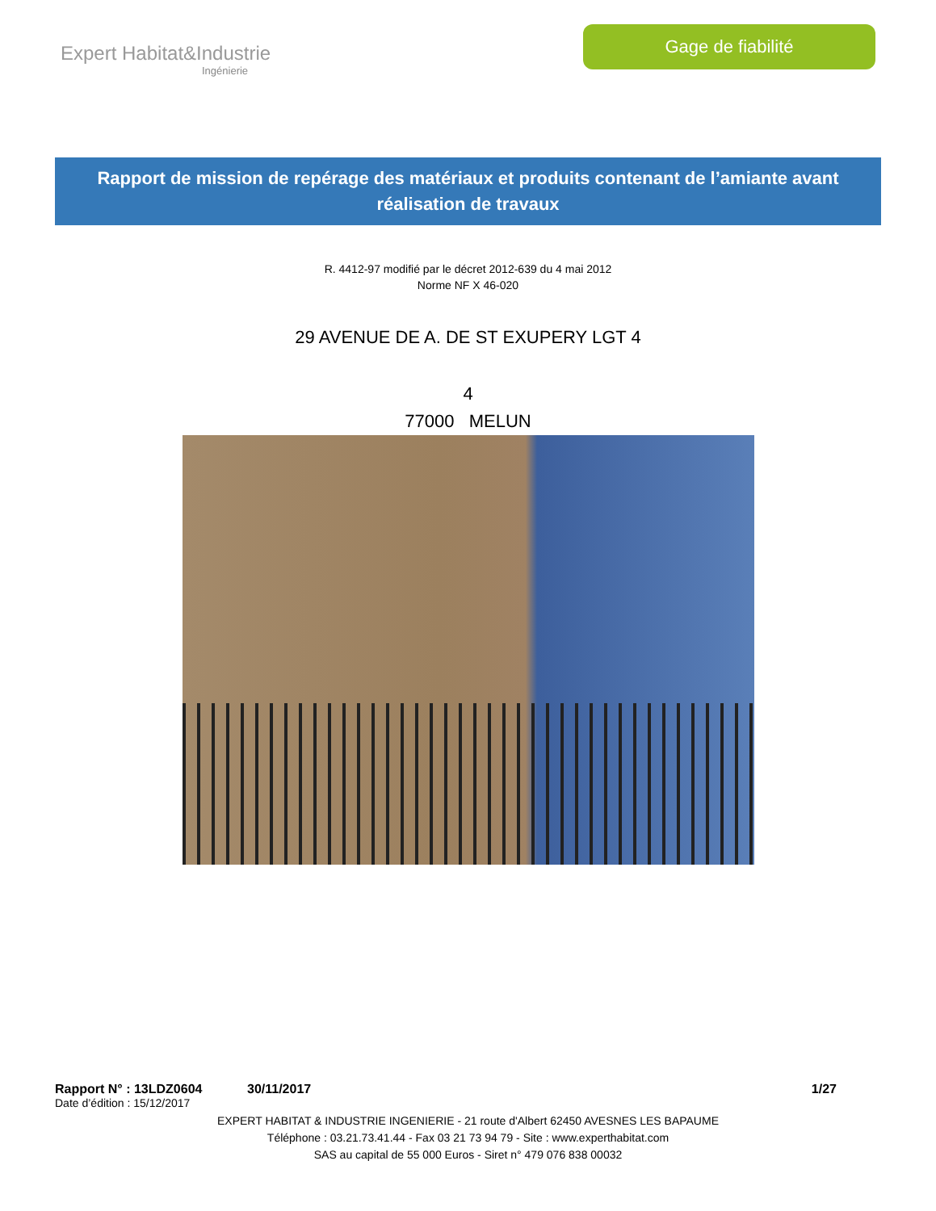Expert Habitat&Industrie
Ingénierie
Gage de fiabilité
Rapport de mission de repérage des matériaux et produits contenant de l’amiante avant réalisation de travaux
R. 4412-97 modifié par le décret 2012-639 du 4 mai 2012
Norme NF X 46-020
29 AVENUE DE A. DE ST EXUPERY LGT 4
4
77000 MELUN
Rapport N° : 13LDZ0604 30/11/2017 1/27
Date d’édition : 15/12/2017
EXPERT HABITAT & INDUSTRIE INGENIERIE - 21 route d'Albert 62450 AVESNES LES BAPAUME
Téléphone : 03.21.73.41.44 - Fax 03 21 73 94 79 - Site : www.experthabitat.com
SAS au capital de 55 000 Euros - Siret n° 479 076 838 00032